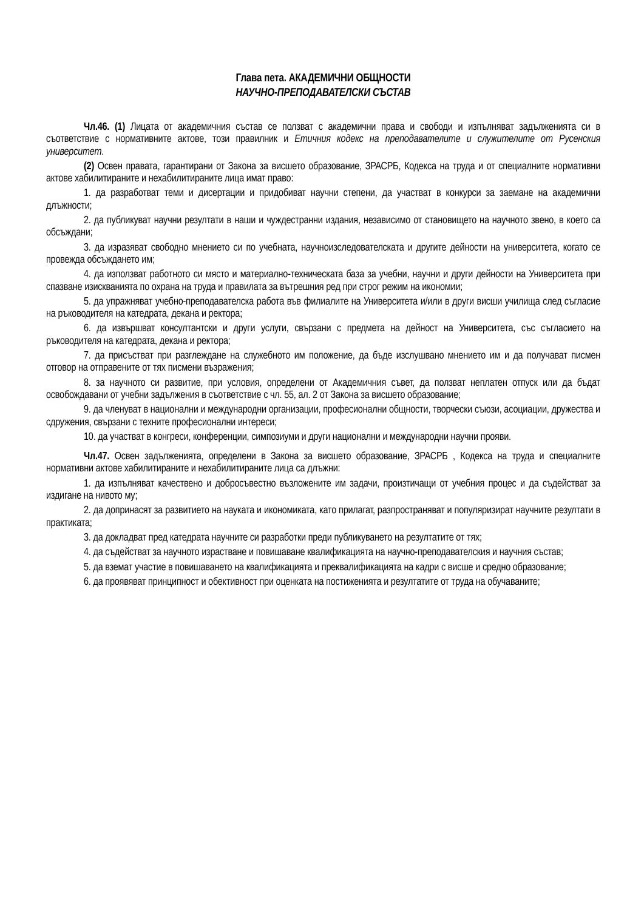Глава пета. АКАДЕМИЧНИ ОБЩНОСТИ
НАУЧНО-ПРЕПОДАВАТЕЛСКИ СЪСТАВ
Чл.46. (1) Лицата от академичния състав се ползват с академични права и свободи и изпълняват задълженията си в съответствие с нормативните актове, този правилник и Етичния кодекс на преподавателите и служителите от Русенския университет.
(2) Освен правата, гарантирани от Закона за висшето образование, ЗРАСРБ, Кодекса на труда и от специалните нормативни актове хабилитираните и нехабилитираните лица имат право:
1. да разработват теми и дисертации и придобиват научни степени, да участват в конкурси за заемане на академични длъжности;
2. да публикуват научни резултати в наши и чуждестранни издания, независимо от становището на научното звено, в което са обсъждани;
3. да изразяват свободно мнението си по учебната, научноизследователската и другите дейности на университета, когато се провежда обсъждането им;
4. да използват работното си място и материално-техническата база за учебни, научни и други дейности на Университета при спазване изискванията по охрана на труда и правилата за вътрешния ред при строг режим на икономии;
5. да упражняват учебно-преподавателска работа във филиалите на Университета и/или в други висши училища след съгласие на ръководителя на катедрата, декана и ректора;
6. да извършват консултантски и други услуги, свързани с предмета на дейност на Университета, със съгласието на ръководителя на катедрата, декана и ректора;
7. да присъстват при разглеждане на служебното им положение, да бъде изслушвано мнението им и да получават писмен отговор на отправените от тях писмени възражения;
8. за научното си развитие, при условия, определени от Академичния съвет, да ползват неплатен отпуск или да бъдат освобождавани от учебни задължения в съответствие с чл. 55, ал. 2 от Закона за висшето образование;
9. да членуват в национални и международни организации, професионални общности, творчески съюзи, асоциации, дружества и сдружения, свързани с техните професионални интереси;
10. да участват в конгреси, конференции, симпозиуми и други национални и международни научни прояви.
Чл.47. Освен задълженията, определени в Закона за висшето образование, ЗРАСРБ , Кодекса на труда и специалните нормативни актове хабилитираните и нехабилитираните лица са длъжни:
1. да изпълняват качествено и добросъвестно възложените им задачи, произтичащи от учебния процес и да съдействат за издигане на нивото му;
2. да допринасят за развитието на науката и икономиката, като прилагат, разпространяват и популяризират научните резултати в практиката;
3. да докладват пред катедрата научните си разработки преди публикуването на резултатите от тях;
4. да съдействат за научното израстване и повишаване квалификацията на научно-преподавателския и научния състав;
5. да вземат участие в повишаването на квалификацията и преквалификацията на кадри с висше и средно образование;
6. да проявяват принципност и обективност при оценката на постиженията и резултатите от труда на обучаваните;